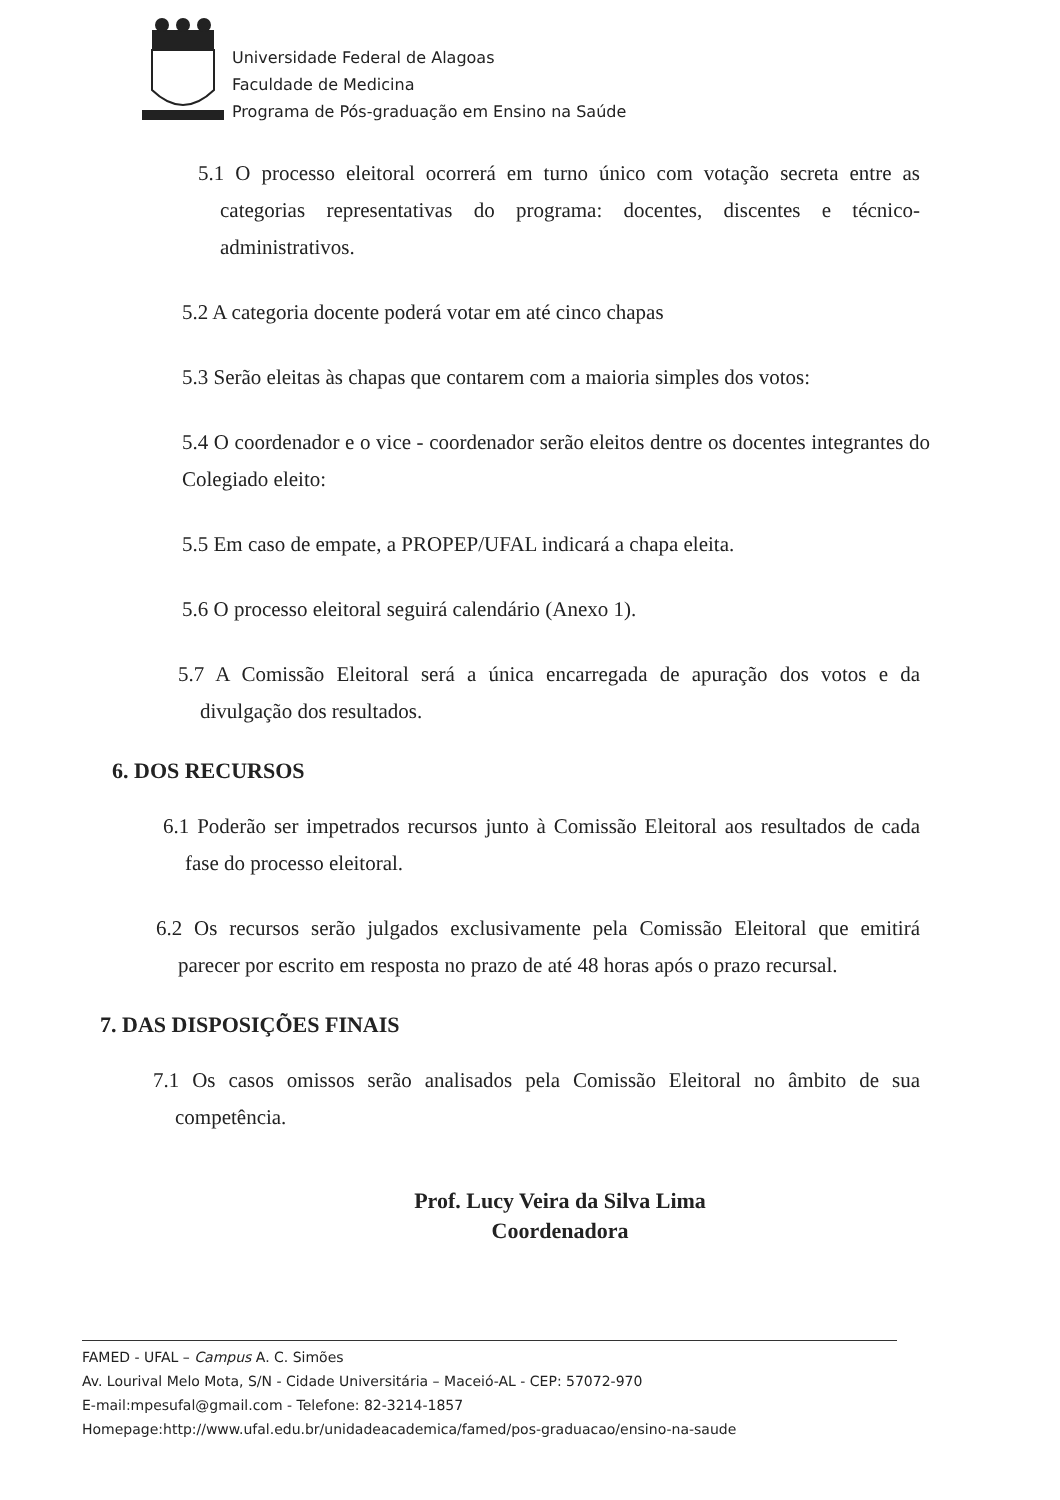Universidade Federal de Alagoas
Faculdade de Medicina
Programa de Pós-graduação em Ensino na Saúde
5.1 O processo eleitoral ocorrerá em turno único com votação secreta entre as categorias representativas do programa: docentes, discentes e técnico-administrativos.
5.2 A categoria docente poderá votar em até cinco chapas
5.3 Serão eleitas às chapas que contarem com a maioria simples dos votos:
5.4 O coordenador e o vice - coordenador serão eleitos dentre os docentes integrantes do Colegiado eleito:
5.5 Em caso de empate, a PROPEP/UFAL indicará a chapa eleita.
5.6 O processo eleitoral seguirá calendário (Anexo 1).
5.7 A Comissão Eleitoral será a única encarregada de apuração dos votos e da divulgação dos resultados.
6. DOS RECURSOS
6.1 Poderão ser impetrados recursos junto à Comissão Eleitoral aos resultados de cada fase do processo eleitoral.
6.2 Os recursos serão julgados exclusivamente pela Comissão Eleitoral que emitirá parecer por escrito em resposta no prazo de até 48 horas após o prazo recursal.
7. DAS DISPOSIÇÕES FINAIS
7.1 Os casos omissos serão analisados pela Comissão Eleitoral no âmbito de sua competência.
Prof. Lucy Veira da Silva Lima
Coordenadora
FAMED - UFAL – Campus A. C. Simões
Av. Lourival Melo Mota, S/N - Cidade Universitária – Maceió-AL - CEP: 57072-970
E-mail:mpesufal@gmail.com - Telefone: 82-3214-1857
Homepage:http://www.ufal.edu.br/unidadeacademica/famed/pos-graduacao/ensino-na-saude